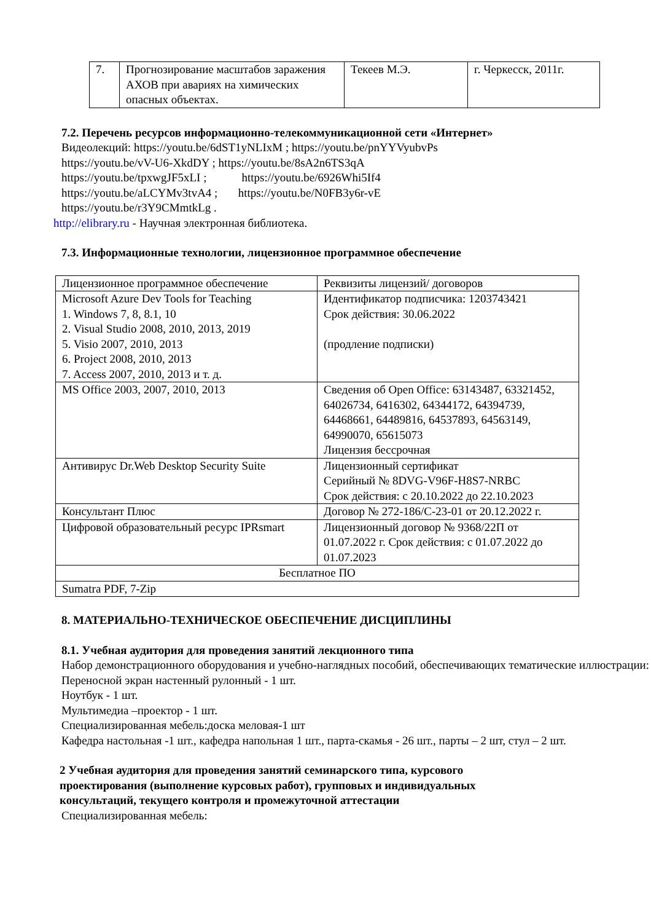| 7. | Прогнозирование масштабов заражения АХОВ при авариях на химических опасных объектах. | Текеев М.Э. | г. Черкесск, 2011г. |
7.2. Перечень ресурсов информационно-телекоммуникационной сети «Интернет»
Видеолекций: https://youtu.be/6dST1yNLIxM ; https://youtu.be/pnYYVyubvPs
https://youtu.be/vV-U6-XkdDY ; https://youtu.be/8sA2n6TS3qA
https://youtu.be/tpxwgJF5xLI ; https://youtu.be/6926Whi5If4
https://youtu.be/aLCYMv3tvA4 ; https://youtu.be/N0FB3y6r-vE
https://youtu.be/r3Y9CMmtkLg .
http://elibrary.ru - Научная электронная библиотека.
7.3. Информационные технологии, лицензионное программное обеспечение
| Лицензионное программное обеспечение | Реквизиты лицензий/ договоров |
| Microsoft Azure Dev Tools for Teaching 1. Windows 7, 8, 8.1, 10 2. Visual Studio 2008, 2010, 2013, 2019 5. Visio 2007, 2010, 2013 6. Project 2008, 2010, 2013 7. Access 2007, 2010, 2013 и т. д. | Идентификатор подписчика: 1203743421 Срок действия: 30.06.2022 (продление подписки) |
| MS Office 2003, 2007, 2010, 2013 | Сведения об Open Office: 63143487, 63321452, 64026734, 6416302, 64344172, 64394739, 64468661, 64489816, 64537893, 64563149, 64990070, 65615073 Лицензия бессрочная |
| Антивирус Dr.Web Desktop Security Suite | Лицензионный сертификат Серийный № 8DVG-V96F-H8S7-NRBC Срок действия: с 20.10.2022 до 22.10.2023 |
| Консультант Плюс | Договор № 272-186/С-23-01 от 20.12.2022 г. |
| Цифровой образовательный ресурс IPRsmart | Лицензионный договор № 9368/22П от 01.07.2022 г. Срок действия: с 01.07.2022 до 01.07.2023 |
| Бесплатное ПО | |
| Sumatra PDF, 7-Zip | |
8. МАТЕРИАЛЬНО-ТЕХНИЧЕСКОЕ ОБЕСПЕЧЕНИЕ ДИСЦИПЛИНЫ
8.1. Учебная аудитория для проведения занятий лекционного типа
Набор демонстрационного оборудования и учебно-наглядных пособий, обеспечивающих тематические иллюстрации:
Переносной экран настенный рулонный - 1 шт.
Ноутбук - 1 шт.
Мультимедиа –проектор - 1 шт.
Специализированная мебель:доска меловая-1 шт
Кафедра настольная -1 шт., кафедра напольная 1 шт., парта-скамья - 26 шт., парты – 2 шт, стул – 2 шт.
2 Учебная аудитория для проведения занятий семинарского типа, курсового проектирования (выполнение курсовых работ), групповых и индивидуальных консультаций, текущего контроля и промежуточной аттестации
Специализированная мебель: